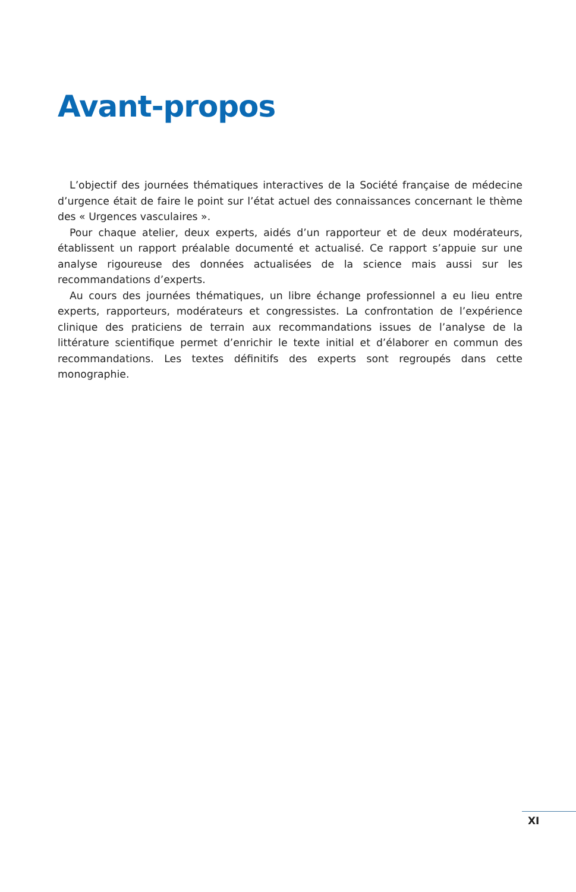Avant-propos
L’objectif des journées thématiques interactives de la Société française de médecine d’urgence était de faire le point sur l’état actuel des connaissances concernant le thème des « Urgences vasculaires ».
Pour chaque atelier, deux experts, aidés d’un rapporteur et de deux modérateurs, établissent un rapport préalable documenté et actualisé. Ce rapport s’appuie sur une analyse rigoureuse des données actualisées de la science mais aussi sur les recommandations d’experts.
Au cours des journées thématiques, un libre échange professionnel a eu lieu entre experts, rapporteurs, modérateurs et congressistes. La confrontation de l’expérience clinique des praticiens de terrain aux recommandations issues de l’analyse de la littérature scientifique permet d’enrichir le texte initial et d’élaborer en commun des recommandations. Les textes définitifs des experts sont regroupés dans cette monographie.
XI